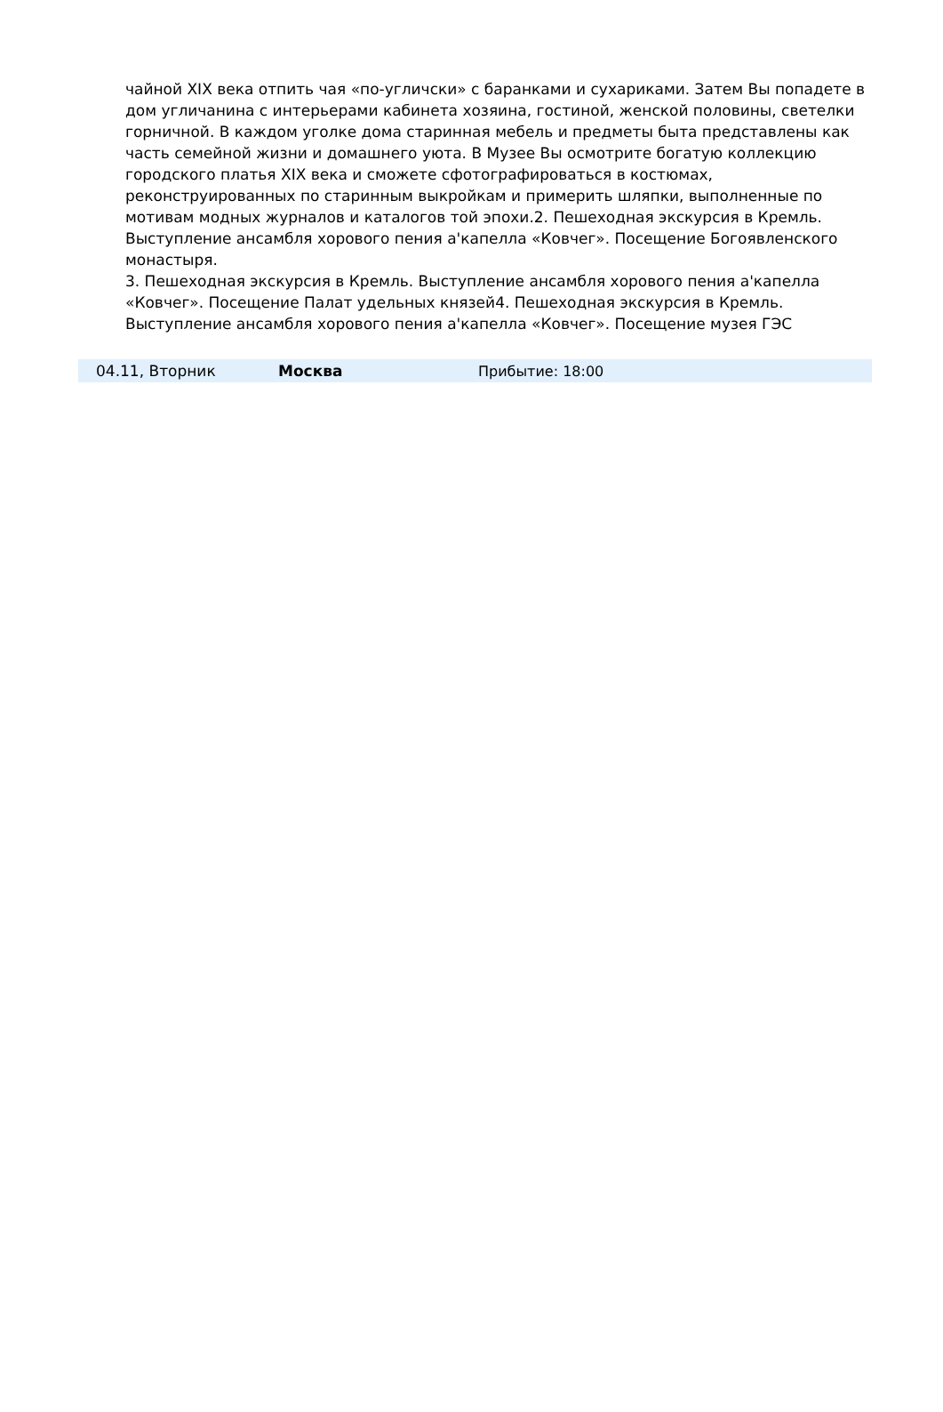чайной XIX века отпить чая «по-угличски» с баранками и сухариками. Затем Вы попадете в дом угличанина с интерьерами кабинета хозяина, гостиной, женской половины, светелки горничной. В каждом уголке дома старинная мебель и предметы быта представлены как часть семейной жизни и домашнего уюта. В Музее Вы осмотрите богатую коллекцию городского платья XIX века и сможете сфотографироваться в костюмах, реконструированных по старинным выкройкам и примерить шляпки, выполненные по мотивам модных журналов и каталогов той эпохи.2. Пешеходная экскурсия в Кремль. Выступление ансамбля хорового пения а'капелла «Ковчег». Посещение Богоявленского монастыря.
3. Пешеходная экскурсия в Кремль. Выступление ансамбля хорового пения а'капелла «Ковчег». Посещение Палат удельных князей4. Пешеходная экскурсия в Кремль. Выступление ансамбля хорового пения а'капелла «Ковчег». Посещение музея ГЭС
| 04.11, Вторник | Москва | Прибытие: 18:00 |